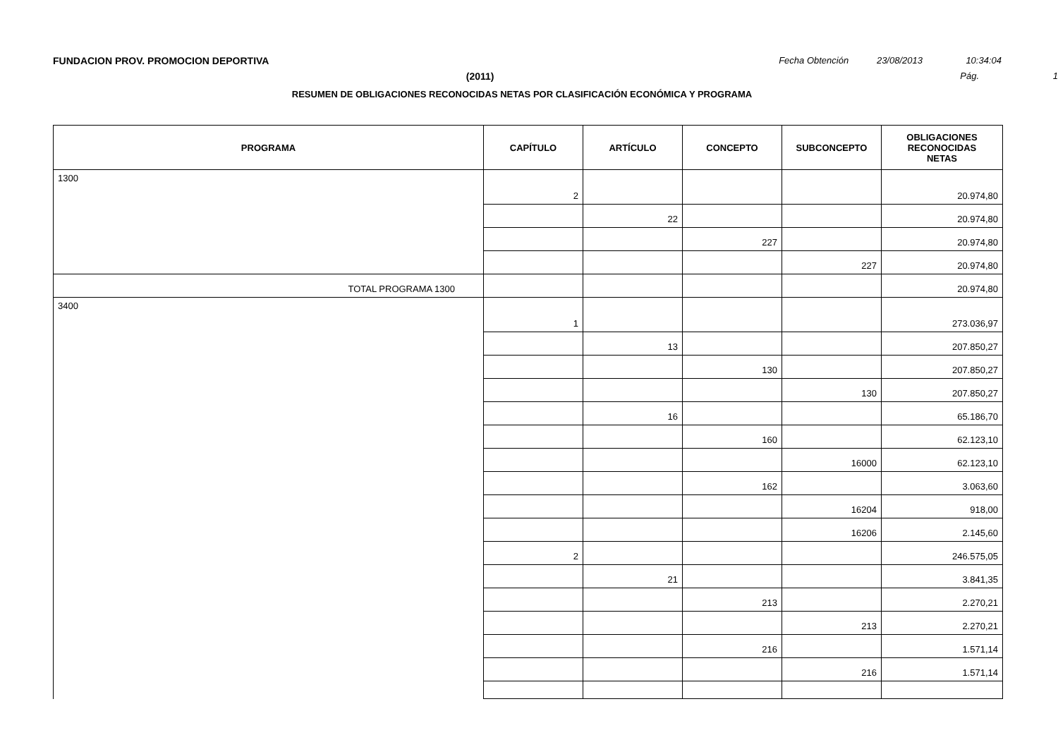FUNDACION PROV. PROMOCION DEPORTIVA
Fecha Obtención 23/08/2013 10:34:04
(2011) Pág. 1
RESUMEN DE OBLIGACIONES RECONOCIDAS NETAS POR CLASIFICACIÓN ECONÓMICA Y PROGRAMA
| PROGRAMA | CAPÍTULO | ARTÍCULO | CONCEPTO | SUBCONCEPTO | OBLIGACIONES RECONOCIDAS NETAS |
| --- | --- | --- | --- | --- | --- |
| 1300 | 2 | | | | 20.974,80 |
| | | 22 | | | 20.974,80 |
| | | | 227 | | 20.974,80 |
| | | | | 227 | 20.974,80 |
| TOTAL PROGRAMA 1300 | | | | | 20.974,80 |
| 3400 | 1 | | | | 273.036,97 |
| | | 13 | | | 207.850,27 |
| | | | 130 | | 207.850,27 |
| | | | | 130 | 207.850,27 |
| | | 16 | | | 65.186,70 |
| | | | 160 | | 62.123,10 |
| | | | | 16000 | 62.123,10 |
| | | | 162 | | 3.063,60 |
| | | | | 16204 | 918,00 |
| | | | | 16206 | 2.145,60 |
| | 2 | | | | 246.575,05 |
| | | 21 | | | 3.841,35 |
| | | | 213 | | 2.270,21 |
| | | | | 213 | 2.270,21 |
| | | | 216 | | 1.571,14 |
| | | | | 216 | 1.571,14 |